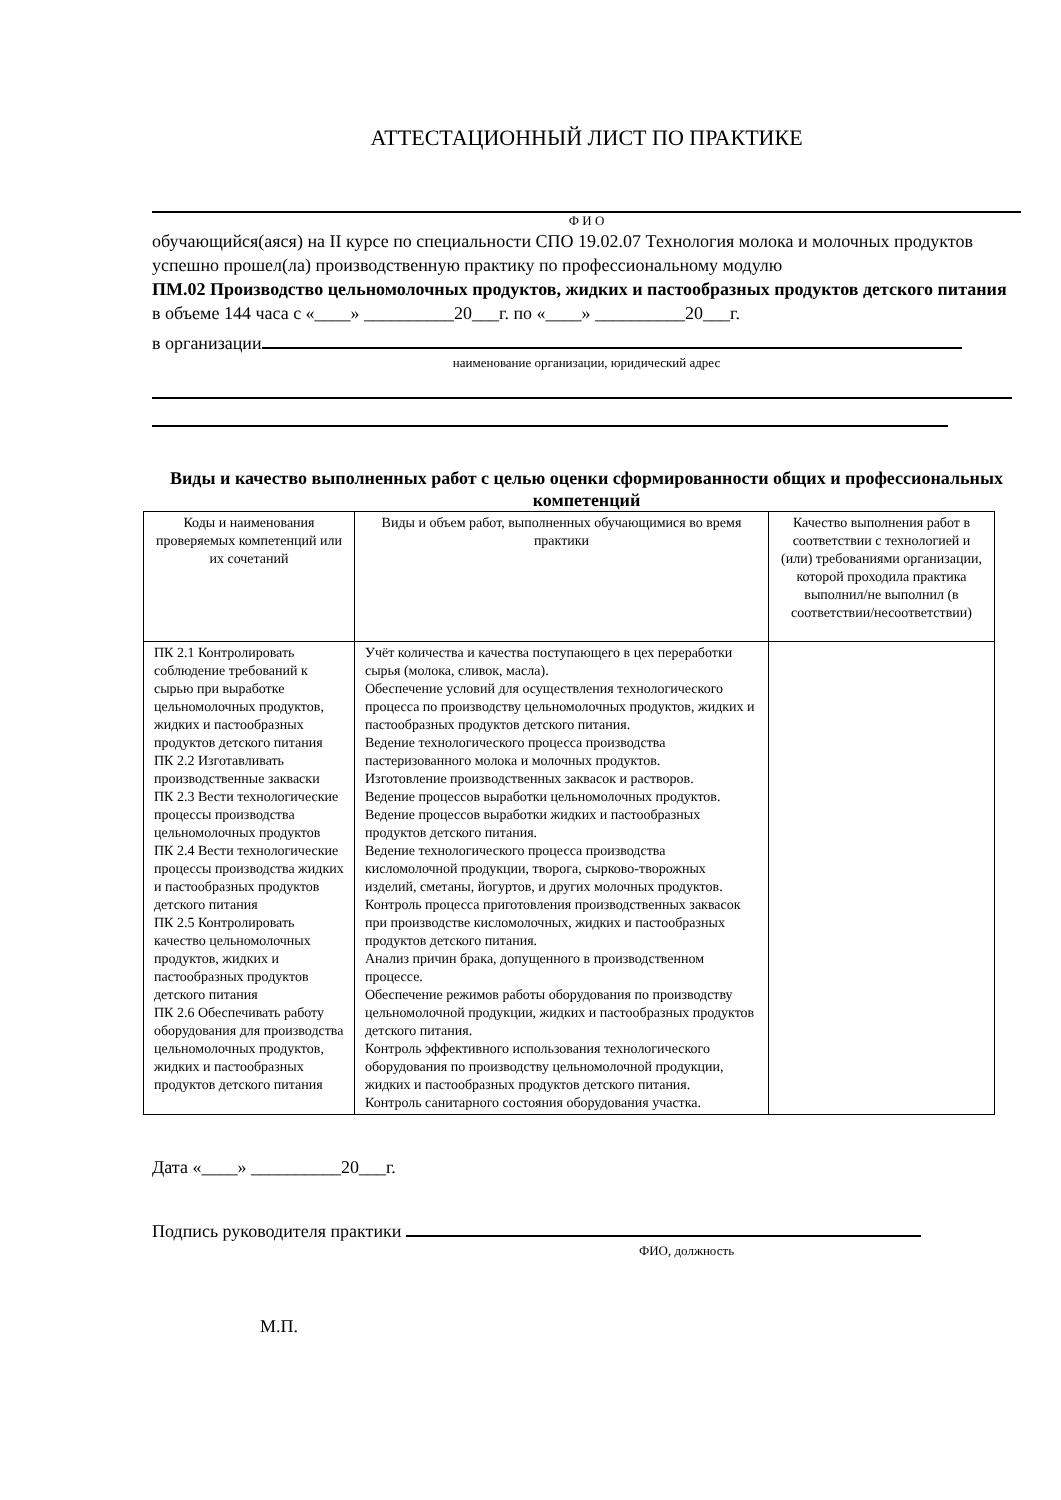АТТЕСТАЦИОННЫЙ ЛИСТ ПО ПРАКТИКЕ
Ф И О
обучающийся(аяся) на II курсе по специальности СПО 19.02.07 Технология молока и молочных продуктов
успешно прошел(ла) производственную практику по профессиональному модулю
ПМ.02 Производство цельномолочных продуктов, жидких и пастообразных продуктов детского питания
в объеме 144 часа с «____» __________20___г. по «____» __________20___г.
в организации
наименование организации, юридический адрес
Виды и качество выполненных работ с целью оценки сформированности общих и профессиональных компетенций
| Коды и наименования проверяемых компетенций или их сочетаний | Виды и объем работ, выполненных обучающимися во время практики | Качество выполнения работ в соответствии с технологией и (или) требованиями организации, которой проходила практика выполнил/не выполнил (в соответствии/несоответствии) |
| ПК 2.1 Контролировать соблюдение требований к сырью при выработке цельномолочных продуктов, жидких и пастообразных продуктов детского питания ПК 2.2 Изготавливать производственные закваски ПК 2.3 Вести технологические процессы производства цельномолочных продуктов ПК 2.4 Вести технологические процессы производства жидких и пастообразных продуктов детского питания ПК 2.5 Контролировать качество цельномолочных продуктов, жидких и пастообразных продуктов детского питания ПК 2.6 Обеспечивать работу оборудования для производства цельномолочных продуктов, жидких и пастообразных продуктов детского питания | Учёт количества и качества поступающего в цех переработки сырья (молока, сливок, масла). Обеспечение условий для осуществления технологического процесса по производству цельномолочных продуктов, жидких и пастообразных продуктов детского питания. Ведение технологического процесса производства пастеризованного молока и молочных продуктов. Изготовление производственных заквасок и растворов. Ведение процессов выработки цельномолочных продуктов. Ведение процессов выработки жидких и пастообразных продуктов детского питания. Ведение технологического процесса производства кисломолочной продукции, творога, сырково-творожных изделий, сметаны, йогуртов, и других молочных продуктов. Контроль процесса приготовления производственных заквасок при производстве кисломолочных, жидких и пастообразных продуктов детского питания. Анализ причин брака, допущенного в производственном процессе. Обеспечение режимов работы оборудования по производству цельномолочной продукции, жидких и пастообразных продуктов детского питания. Контроль эффективного использования технологического оборудования по производству цельномолочной продукции, жидких и пастообразных продуктов детского питания. Контроль санитарного состояния оборудования участка. | |
Дата «____» __________20___г.
Подпись руководителя практики
ФИО, должность
М.П.